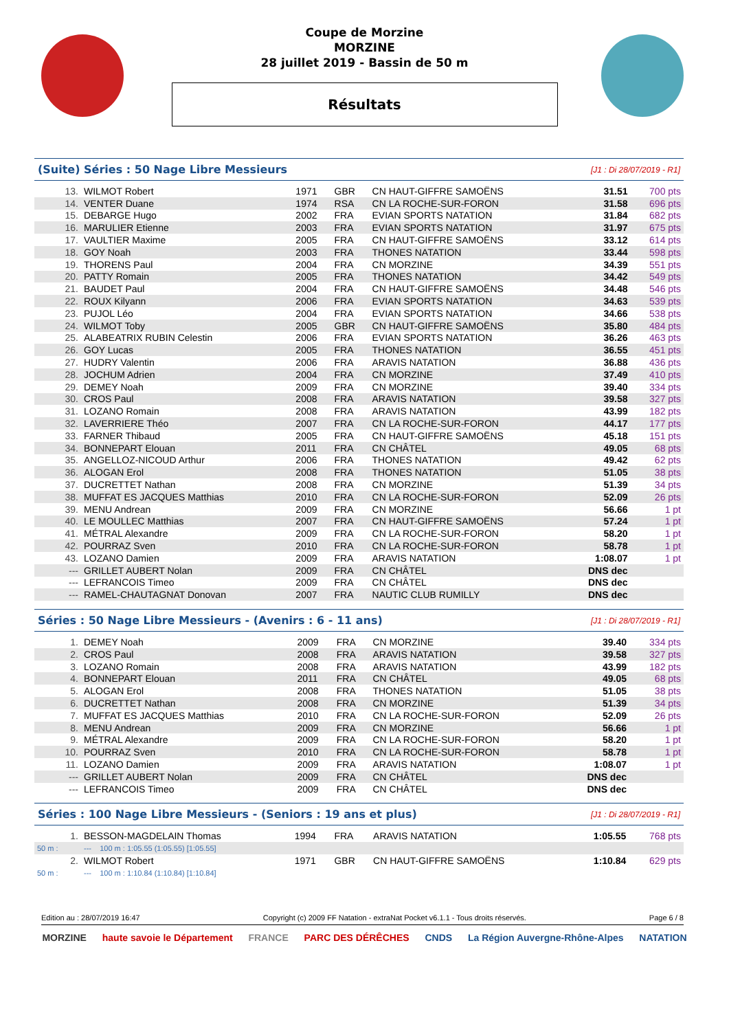Coupe de Morzine
MORZINE
28 juillet 2019 - Bassin de 50 m
Résultats
(Suite) Séries : 50 Nage Libre Messieurs
[J1 : Di 28/07/2019 - R1]
| 13. | WILMOT Robert | 1971 | GBR | CN HAUT-GIFFRE SAMOËNS | 31.51 | 700 pts |
| 14. | VENTER Duane | 1974 | RSA | CN LA ROCHE-SUR-FORON | 31.58 | 696 pts |
| 15. | DEBARGE Hugo | 2002 | FRA | EVIAN SPORTS NATATION | 31.84 | 682 pts |
| 16. | MARULIER Etienne | 2003 | FRA | EVIAN SPORTS NATATION | 31.97 | 675 pts |
| 17. | VAULTIER Maxime | 2005 | FRA | CN HAUT-GIFFRE SAMOËNS | 33.12 | 614 pts |
| 18. | GOY Noah | 2003 | FRA | THONES NATATION | 33.44 | 598 pts |
| 19. | THORENS Paul | 2004 | FRA | CN MORZINE | 34.39 | 551 pts |
| 20. | PATTY Romain | 2005 | FRA | THONES NATATION | 34.42 | 549 pts |
| 21. | BAUDET Paul | 2004 | FRA | CN HAUT-GIFFRE SAMOËNS | 34.48 | 546 pts |
| 22. | ROUX Kilyann | 2006 | FRA | EVIAN SPORTS NATATION | 34.63 | 539 pts |
| 23. | PUJOL Léo | 2004 | FRA | EVIAN SPORTS NATATION | 34.66 | 538 pts |
| 24. | WILMOT Toby | 2005 | GBR | CN HAUT-GIFFRE SAMOËNS | 35.80 | 484 pts |
| 25. | ALABEATRIX RUBIN Celestin | 2006 | FRA | EVIAN SPORTS NATATION | 36.26 | 463 pts |
| 26. | GOY Lucas | 2005 | FRA | THONES NATATION | 36.55 | 451 pts |
| 27. | HUDRY Valentin | 2006 | FRA | ARAVIS NATATION | 36.88 | 436 pts |
| 28. | JOCHUM Adrien | 2004 | FRA | CN MORZINE | 37.49 | 410 pts |
| 29. | DEMEY Noah | 2009 | FRA | CN MORZINE | 39.40 | 334 pts |
| 30. | CROS Paul | 2008 | FRA | ARAVIS NATATION | 39.58 | 327 pts |
| 31. | LOZANO Romain | 2008 | FRA | ARAVIS NATATION | 43.99 | 182 pts |
| 32. | LAVERRIERE Théo | 2007 | FRA | CN LA ROCHE-SUR-FORON | 44.17 | 177 pts |
| 33. | FARNER Thibaud | 2005 | FRA | CN HAUT-GIFFRE SAMOËNS | 45.18 | 151 pts |
| 34. | BONNEPART Elouan | 2011 | FRA | CN CHÂTEL | 49.05 | 68 pts |
| 35. | ANGELLOZ-NICOUD Arthur | 2006 | FRA | THONES NATATION | 49.42 | 62 pts |
| 36. | ALOGAN Erol | 2008 | FRA | THONES NATATION | 51.05 | 38 pts |
| 37. | DUCRETTET Nathan | 2008 | FRA | CN MORZINE | 51.39 | 34 pts |
| 38. | MUFFAT ES JACQUES Matthias | 2010 | FRA | CN LA ROCHE-SUR-FORON | 52.09 | 26 pts |
| 39. | MENU Andrean | 2009 | FRA | CN MORZINE | 56.66 | 1 pt |
| 40. | LE MOULLEC Matthias | 2007 | FRA | CN HAUT-GIFFRE SAMOËNS | 57.24 | 1 pt |
| 41. | MÉTRAL Alexandre | 2009 | FRA | CN LA ROCHE-SUR-FORON | 58.20 | 1 pt |
| 42. | POURRAZ Sven | 2010 | FRA | CN LA ROCHE-SUR-FORON | 58.78 | 1 pt |
| 43. | LOZANO Damien | 2009 | FRA | ARAVIS NATATION | 1:08.07 | 1 pt |
| --- | GRILLET AUBERT Nolan | 2009 | FRA | CN CHÂTEL | DNS dec | |
| --- | LEFRANCOIS Timeo | 2009 | FRA | CN CHÂTEL | DNS dec | |
| --- | RAMEL-CHAUTAGNAT Donovan | 2007 | FRA | NAUTIC CLUB RUMILLY | DNS dec | |
Séries : 50 Nage Libre Messieurs - (Avenirs : 6 - 11 ans)
[J1 : Di 28/07/2019 - R1]
| 1. | DEMEY Noah | 2009 | FRA | CN MORZINE | 39.40 | 334 pts |
| 2. | CROS Paul | 2008 | FRA | ARAVIS NATATION | 39.58 | 327 pts |
| 3. | LOZANO Romain | 2008 | FRA | ARAVIS NATATION | 43.99 | 182 pts |
| 4. | BONNEPART Elouan | 2011 | FRA | CN CHÂTEL | 49.05 | 68 pts |
| 5. | ALOGAN Erol | 2008 | FRA | THONES NATATION | 51.05 | 38 pts |
| 6. | DUCRETTET Nathan | 2008 | FRA | CN MORZINE | 51.39 | 34 pts |
| 7. | MUFFAT ES JACQUES Matthias | 2010 | FRA | CN LA ROCHE-SUR-FORON | 52.09 | 26 pts |
| 8. | MENU Andrean | 2009 | FRA | CN MORZINE | 56.66 | 1 pt |
| 9. | MÉTRAL Alexandre | 2009 | FRA | CN LA ROCHE-SUR-FORON | 58.20 | 1 pt |
| 10. | POURRAZ Sven | 2010 | FRA | CN LA ROCHE-SUR-FORON | 58.78 | 1 pt |
| 11. | LOZANO Damien | 2009 | FRA | ARAVIS NATATION | 1:08.07 | 1 pt |
| --- | GRILLET AUBERT Nolan | 2009 | FRA | CN CHÂTEL | DNS dec | |
| --- | LEFRANCOIS Timeo | 2009 | FRA | CN CHÂTEL | DNS dec | |
Séries : 100 Nage Libre Messieurs - (Seniors : 19 ans et plus)
[J1 : Di 28/07/2019 - R1]
| 1. | BESSON-MAGDELAIN Thomas | 1994 | FRA | ARAVIS NATATION | 1:05.55 | 768 pts |
| 50 m : | --- 100 m : 1:05.55 (1:05.55) [1:05.55] | | | | | |
| 2. | WILMOT Robert | 1971 | GBR | CN HAUT-GIFFRE SAMOËNS | 1:10.84 | 629 pts |
| 50 m : | --- 100 m : 1:10.84 (1:10.84) [1:10.84] | | | | | |
Edition au : 28/07/2019 16:47 Copyright (c) 2009 FF Natation - extraNat Pocket v6.1.1 - Tous droits réservés. Page 6 / 8
MORZINE haute savoie le Département FRANCE PARC DES DÉRÊCHES CNDS La Région Auvergne-Rhône-Alpes NATATION